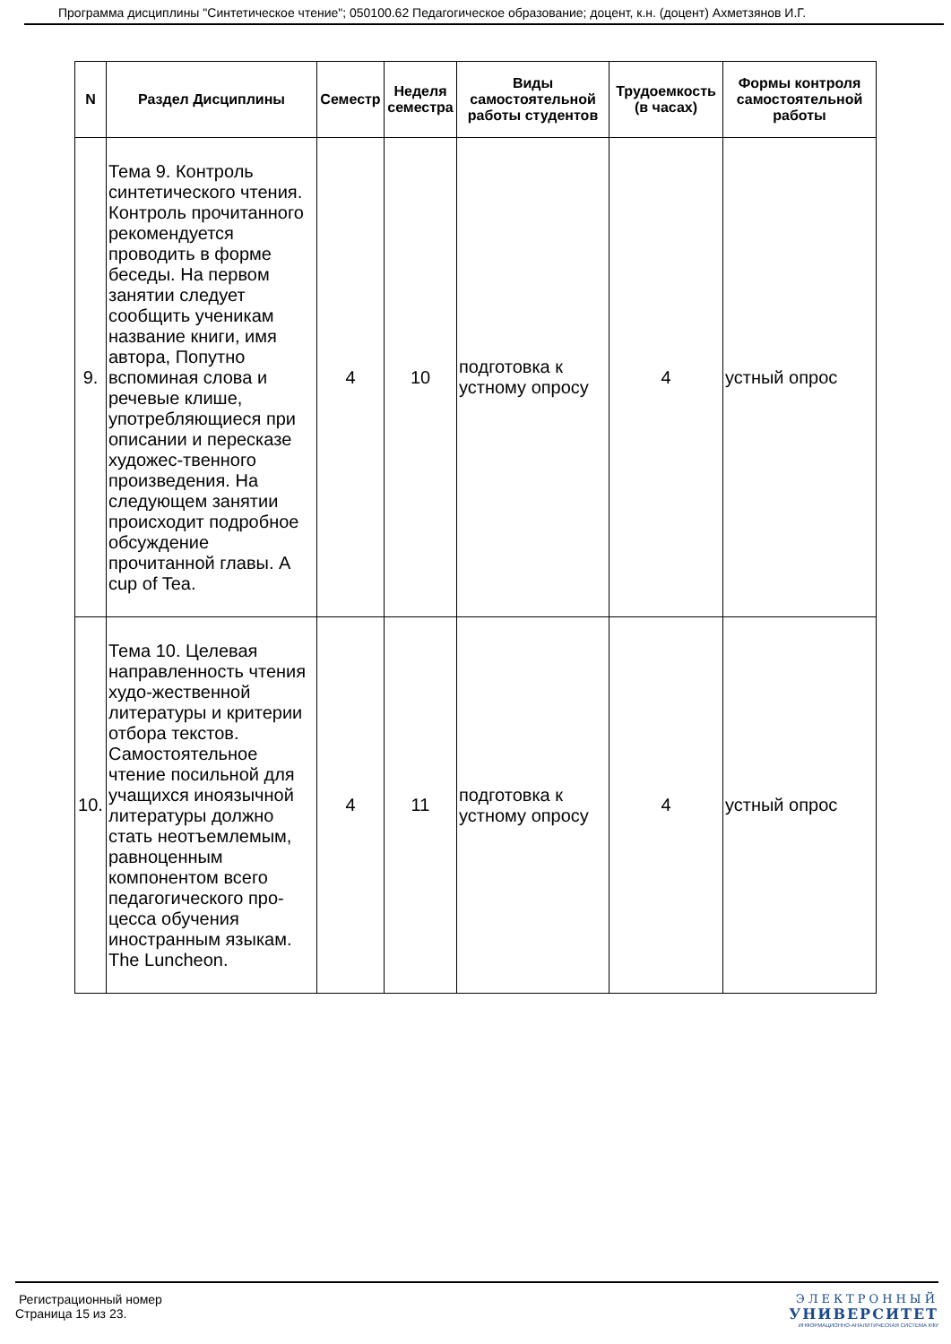Программа дисциплины "Синтетическое чтение"; 050100.62 Педагогическое образование; доцент, к.н. (доцент) Ахметзянов И.Г.
| N | Раздел Дисциплины | Семестр | Неделя семестра | Виды самостоятельной работы студентов | Трудоемкость (в часах) | Формы контроля самостоятельной работы |
| --- | --- | --- | --- | --- | --- | --- |
| 9. | Тема 9. Контроль синтетического чтения. Контроль прочитанного рекомендуется проводить в форме беседы. На первом занятии следует сообщить ученикам название книги, имя автора, Попутно вспоминая слова и речевые клише, употребляющиеся при описании и пересказе художес-твенного произведения. На следующем занятии происходит подробное обсуждение прочитанной главы. A cup of Tea. | 4 | 10 | подготовка к устному опросу | 4 | устный опрос |
| 10. | Тема 10. Целевая направленность чтения худо-жественной литературы и критерии отбора текстов. Самостоятельное чтение посильной для учащихся иноязычной литературы должно стать неотъемлемым, равноценным компонентом всего педагогического про-цесса обучения иностранным языкам. The Luncheon. | 4 | 11 | подготовка к устному опросу | 4 | устный опрос |
Регистрационный номер
Страница 15 из 23.
ЭЛЕКТРОННЫЙ
УНИВЕРСИТЕТ
ИНФОРМАЦИОННО-АНАЛИТИЧЕСКАЯ СИСТЕМА КФУ